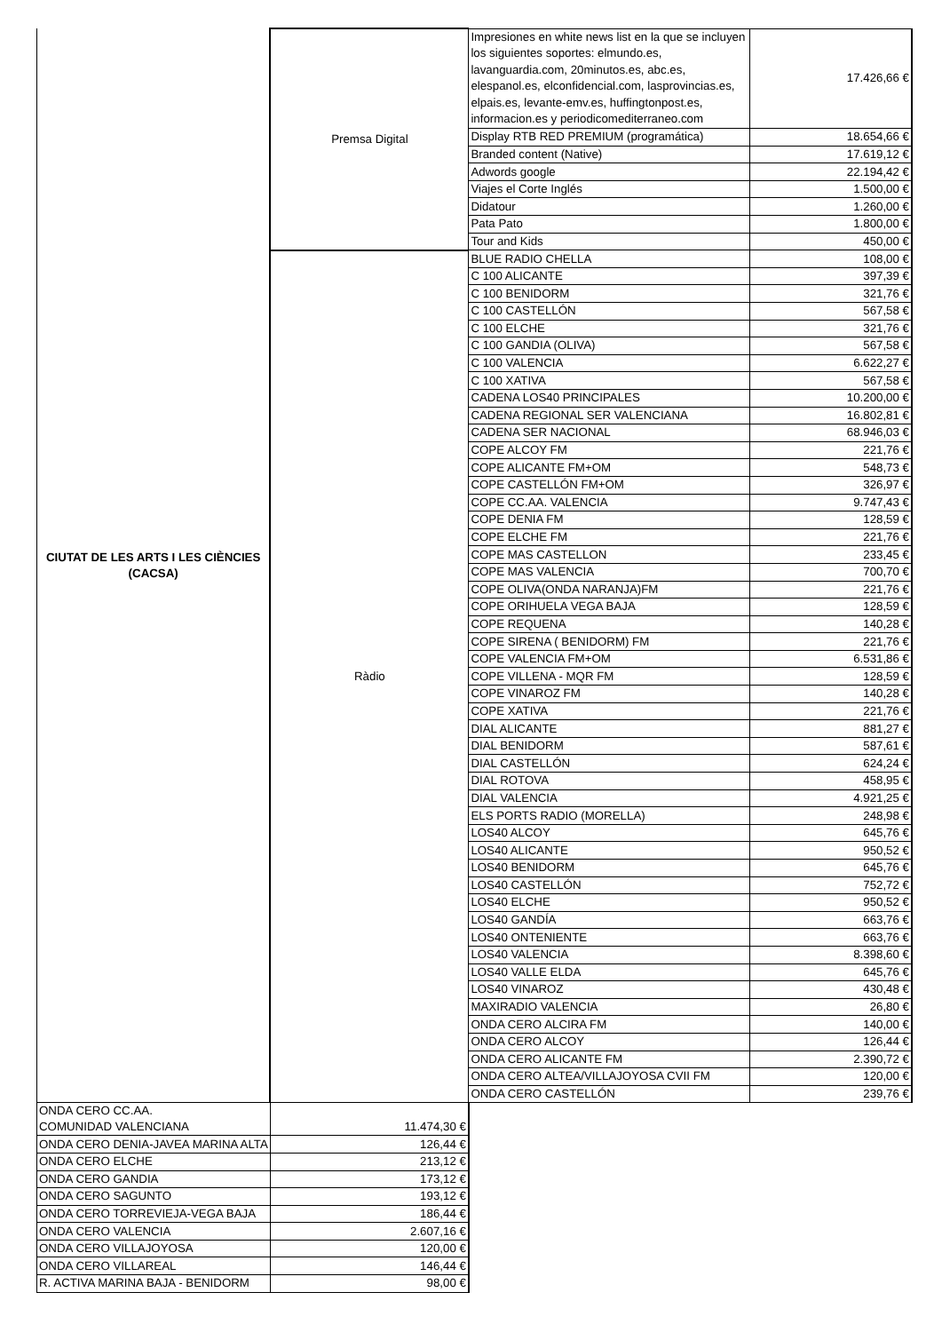| CIUTAT DE LES ARTS I LES CIÈNCIES (CACSA) | Premsa Digital | Impresiones en white news list en la que se incluyen los siguientes soportes: elmundo.es, lavanguardia.com, 20minutos.es, abc.es, elespanol.es, elconfidencial.com, lasprovincias.es, elpais.es, levante-emv.es, huffingtonpost.es, informacion.es y periodicomediterraneo.com | 17.426,66 € |
| | | Display RTB RED PREMIUM (programática) | 18.654,66 € |
| | | Branded content (Native) | 17.619,12 € |
| | | Adwords google | 22.194,42 € |
| | | Viajes el Corte Inglés | 1.500,00 € |
| | | Didatour | 1.260,00 € |
| | | Pata Pato | 1.800,00 € |
| | | Tour and Kids | 450,00 € |
| | Ràdio | BLUE RADIO CHELLA | 108,00 € |
| | | C 100 ALICANTE | 397,39 € |
| | | C 100 BENIDORM | 321,76 € |
| | | C 100 CASTELLÓN | 567,58 € |
| | | C 100 ELCHE | 321,76 € |
| | | C 100 GANDIA (OLIVA) | 567,58 € |
| | | C 100 VALENCIA | 6.622,27 € |
| | | C 100 XATIVA | 567,58 € |
| | | CADENA LOS40 PRINCIPALES | 10.200,00 € |
| | | CADENA REGIONAL SER VALENCIANA | 16.802,81 € |
| | | CADENA SER NACIONAL | 68.946,03 € |
| | | COPE ALCOY FM | 221,76 € |
| | | COPE ALICANTE FM+OM | 548,73 € |
| | | COPE CASTELLÓN FM+OM | 326,97 € |
| | | COPE CC.AA. VALENCIA | 9.747,43 € |
| | | COPE DENIA FM | 128,59 € |
| | | COPE ELCHE FM | 221,76 € |
| | | COPE MAS CASTELLON | 233,45 € |
| | | COPE MAS VALENCIA | 700,70 € |
| | | COPE OLIVA(ONDA NARANJA)FM | 221,76 € |
| | | COPE ORIHUELA VEGA BAJA | 128,59 € |
| | | COPE REQUENA | 140,28 € |
| | | COPE SIRENA ( BENIDORM) FM | 221,76 € |
| | | COPE VALENCIA FM+OM | 6.531,86 € |
| | | COPE VILLENA - MQR FM | 128,59 € |
| | | COPE VINAROZ FM | 140,28 € |
| | | COPE XATIVA | 221,76 € |
| | | DIAL ALICANTE | 881,27 € |
| | | DIAL BENIDORM | 587,61 € |
| | | DIAL CASTELLÓN | 624,24 € |
| | | DIAL ROTOVA | 458,95 € |
| | | DIAL VALENCIA | 4.921,25 € |
| | | ELS PORTS RADIO (MORELLA) | 248,98 € |
| | | LOS40 ALCOY | 645,76 € |
| | | LOS40 ALICANTE | 950,52 € |
| | | LOS40 BENIDORM | 645,76 € |
| | | LOS40 CASTELLÓN | 752,72 € |
| | | LOS40 ELCHE | 950,52 € |
| | | LOS40 GANDÍA | 663,76 € |
| | | LOS40 ONTENIENTE | 663,76 € |
| | | LOS40 VALENCIA | 8.398,60 € |
| | | LOS40 VALLE ELDA | 645,76 € |
| | | LOS40 VINAROZ | 430,48 € |
| | | MAXIRADIO VALENCIA | 26,80 € |
| | | ONDA CERO ALCIRA FM | 140,00 € |
| | | ONDA CERO ALCOY | 126,44 € |
| | | ONDA CERO ALICANTE FM | 2.390,72 € |
| | | ONDA CERO ALTEA/VILLAJOYOSA CVII FM | 120,00 € |
| | | ONDA CERO CASTELLÓN | 239,76 € |
| ONDA CERO CC.AA. COMUNIDAD VALENCIANA | 11.474,30 € | | |
| ONDA CERO DENIA-JAVEA MARINA ALTA | 126,44 € | | |
| ONDA CERO ELCHE | 213,12 € | | |
| ONDA CERO GANDIA | 173,12 € | | |
| ONDA CERO SAGUNTO | 193,12 € | | |
| ONDA CERO TORREVIEJA-VEGA BAJA | 186,44 € | | |
| ONDA CERO VALENCIA | 2.607,16 € | | |
| ONDA CERO VILLAJOYOSA | 120,00 € | | |
| ONDA CERO VILLAREAL | 146,44 € | | |
| R. ACTIVA MARINA BAJA - BENIDORM | 98,00 € | | |